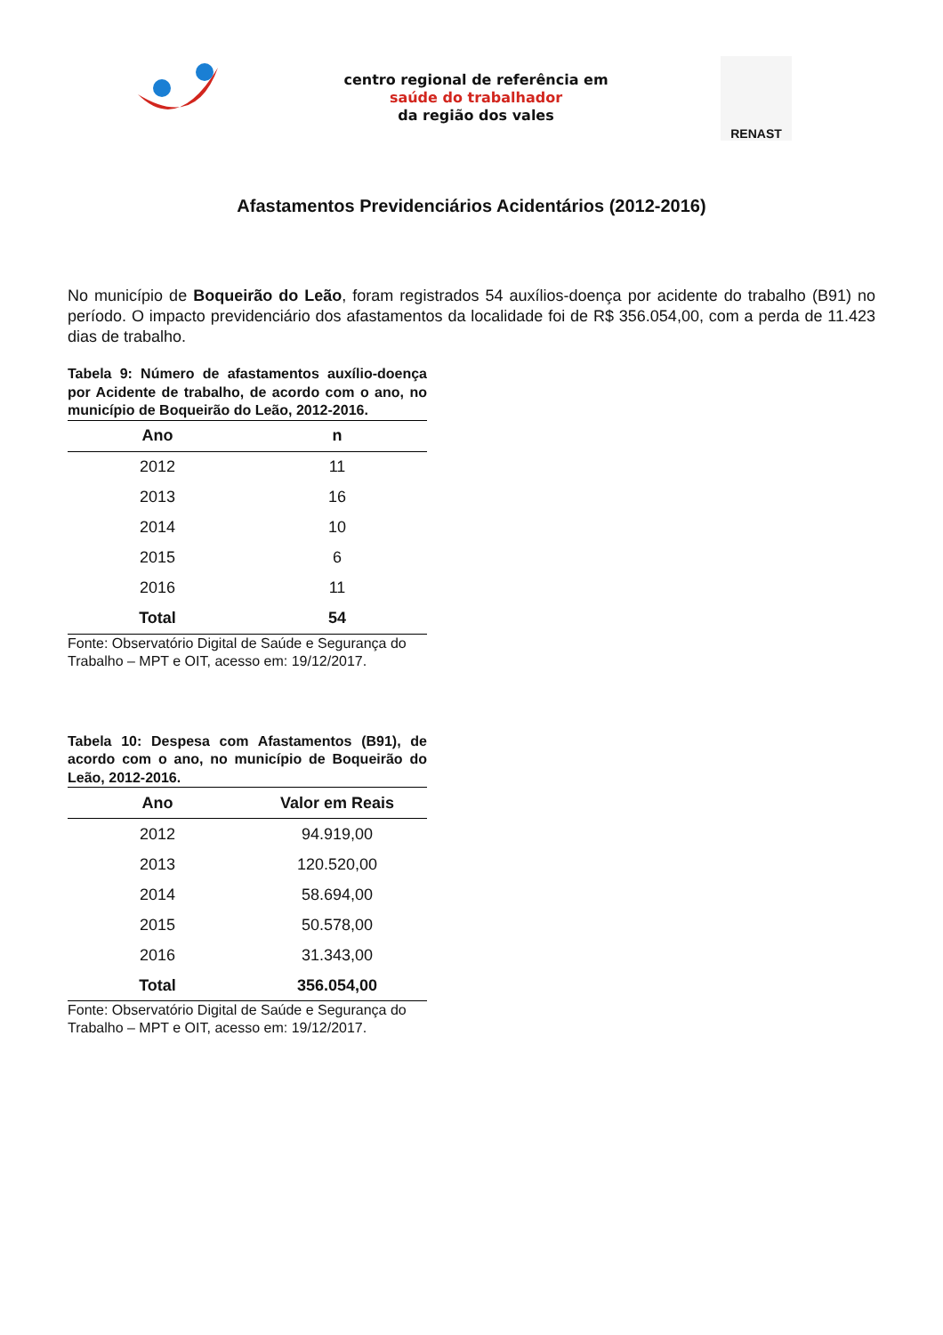centro regional de referência em
saúde do trabalhador
da região dos vales
RENAST
Afastamentos Previdenciários Acidentários (2012-2016)
No município de Boqueirão do Leão, foram registrados 54 auxílios-doença por acidente do trabalho (B91) no período. O impacto previdenciário dos afastamentos da localidade foi de R$ 356.054,00, com a perda de 11.423 dias de trabalho.
Tabela 9: Número de afastamentos auxílio-doença por Acidente de trabalho, de acordo com o ano, no município de Boqueirão do Leão, 2012-2016.
| Ano | n |
| --- | --- |
| 2012 | 11 |
| 2013 | 16 |
| 2014 | 10 |
| 2015 | 6 |
| 2016 | 11 |
| Total | 54 |
Fonte: Observatório Digital de Saúde e Segurança do Trabalho – MPT e OIT, acesso em: 19/12/2017.
Tabela 10: Despesa com Afastamentos (B91), de acordo com o ano, no município de Boqueirão do Leão, 2012-2016.
| Ano | Valor em Reais |
| --- | --- |
| 2012 | 94.919,00 |
| 2013 | 120.520,00 |
| 2014 | 58.694,00 |
| 2015 | 50.578,00 |
| 2016 | 31.343,00 |
| Total | 356.054,00 |
Fonte: Observatório Digital de Saúde e Segurança do Trabalho – MPT e OIT, acesso em: 19/12/2017.